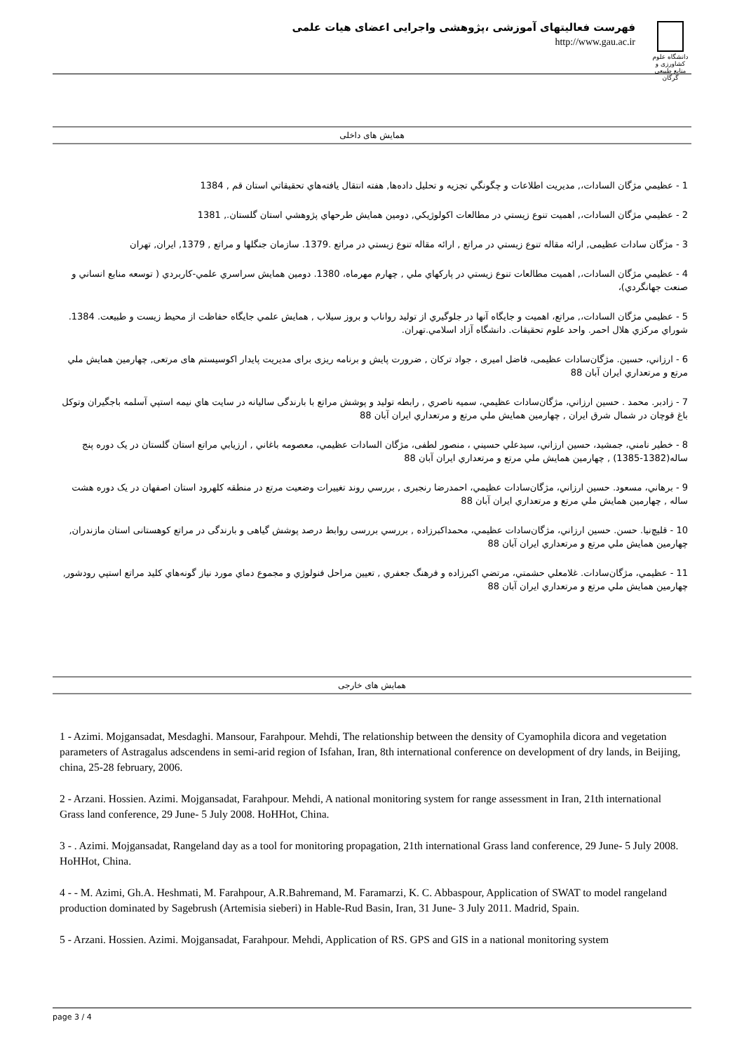دانشگاه علوم کشاورزی و منابع طبیعی گرگان
فهرست فعالیتهای آموزشی ،پژوهشی واجرایی اعضای هیات علمی
http://www.gau.ac.ir
همایش های داخلی
1 - عظيمي مژگان السادات،, مديريت اطلاعات و چگونگي تجزيه و تحليل داده‌ها, هفته انتقال يافته‌هاي تحقيقاتي استان قم , 1384
2 - عظيمي مژگان السادات،, اهميت تنوع زيستي در مطالعات اكولوژيكي, دومين همايش طرحهاي پژوهشي استان گلستان.‚ 1381
3 - مژگان سادات عظيمی, ارائه مقاله تنوع زيستي در مراتع , ارائه مقاله تنوع زيستي در مراتع .1379. سازمان جنگلها و مراتع , 1379, ايران, تهران
4 - عظيمي مژگان السادات،, اهميت مطالعات تنوع زيستي در پاركهاي ملي , چهارم مهرماه، 1380. دومين همايش سراسري علمي-كاربردي ( توسعه منابع انساني و صنعت جهانگردي)،
5 - عظيمي مژگان السادات،, مراتع، اهميت و جايگاه آنها در جلوگيري از توليد رواناب و بروز سيلاب , همايش علمي جايگاه حفاظت از محيط زيست و طبيعت. 1384. شوراي مركزي هلال احمر. واحد علوم تحقيقات. دانشگاه آزاد اسلامي.تهران.
6 - ارزاني، حسين. مژگان‌سادات عظیمی، فاضل امیری ، جواد ترکان , ضرورت پایش و برنامه ریزی برای مدیریت پایدار اکوسیستم های مرتعی, چهارمين همايش ملي مرتع و مرتعداري ايران آبان 88
7 - زادبر. محمد . حسين ارزاني، مژگان‌سادات عظيمي، سميه ناصري , رابطه توليد و پوشش مراتع با بارندگی ساليانه در سايت هاي نيمه استپي آسلمه باجگيران وتوكل باغ قوچان در شمال شرق ايران , چهارمين همايش ملي مرتع و مرتعداري ايران آبان 88
8 - خطير نامني، جمشيد، حسين ارزاني، سيدعلي حسيني ، منصور لطفی، مژگان السادات عظيمي، معصومه باغاني , ارزيابي مراتع استان گلستان در يک دوره پنج ساله(1382-1385) , چهارمين همايش ملي مرتع و مرتعداري ايران آبان 88
9 - برهاني، مسعود. حسين ارزاني، مژگان‌سادات عظيمي، احمدرضا رنجبری , بررسي روند تغييرات وضعيت مرتع در منطقه كلهرود استان اصفهان در يک دوره هشت ساله , چهارمين همايش ملي مرتع و مرتعداري ايران آبان 88
10 - قليچ‌نيا. حسن. حسين ارزاني، مژگان‌سادات عظيمي، محمداكبرزاده , بررسي بررسی روابط درصد پوشش گياهی و بارندگی در مراتع کوهستانی استان مازندران, چهارمين همايش ملي مرتع و مرتعداري ايران آبان 88
11 - عظيمي، مژگان‌سادات. غلامعلي حشمتي، مرتضي اكبرزاده و فرهنگ جعفري , تعيين مراحل فنولوژي و مجموع دماي مورد نياز گونه‌هاي كليد مراتع استپي رودشور, چهارمين همايش ملي مرتع و مرتعداري ايران آبان 88
همایش های خارجی
1 - Azimi. Mojgansadat, Mesdaghi. Mansour, Farahpour. Mehdi, The relationship between the density of Cyamophila dicora and vegetation parameters of Astragalus adscendens in semi-arid region of Isfahan, Iran, 8th international conference on development of dry lands, in Beijing, china, 25-28 february, 2006.
2 - Arzani. Hossien. Azimi. Mojgansadat, Farahpour. Mehdi, A national monitoring system for range assessment in Iran, 21th international Grass land conference, 29 June- 5 July 2008. HoHHot, China.
3 - . Azimi. Mojgansadat, Rangeland day as a tool for monitoring propagation, 21th international Grass land conference, 29 June- 5 July 2008. HoHHot, China.
4 - - M. Azimi, Gh.A. Heshmati, M. Farahpour, A.R.Bahremand, M. Faramarzi, K. C. Abbaspour, Application of SWAT to model rangeland production dominated by Sagebrush (Artemisia sieberi) in Hable-Rud Basin, Iran, 31 June- 3 July 2011. Madrid, Spain.
5 - Arzani. Hossien. Azimi. Mojgansadat, Farahpour. Mehdi, Application of RS. GPS and GIS in a national monitoring system
page 3 / 4